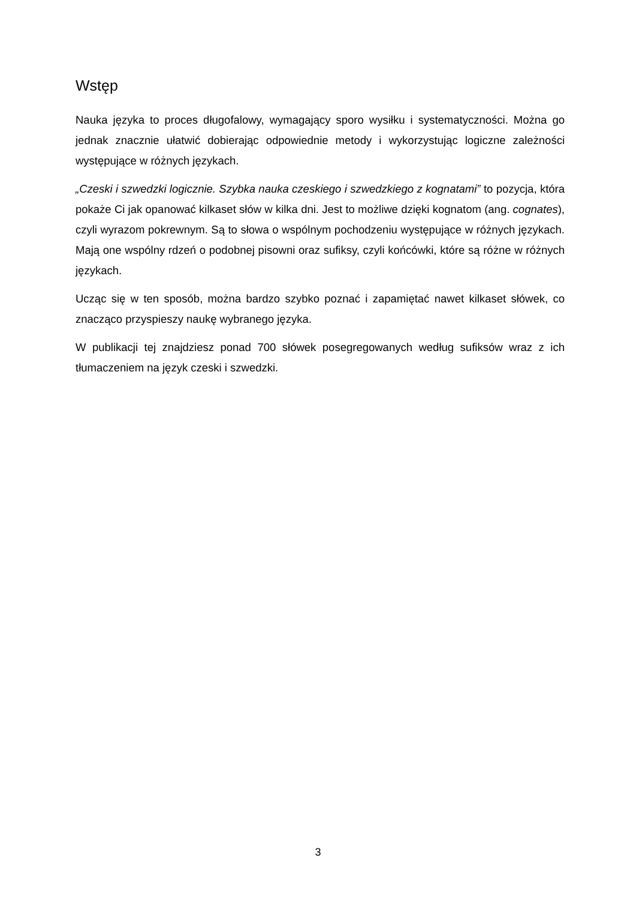Wstęp
Nauka języka to proces długofalowy, wymagający sporo wysiłku i systematyczności. Można go jednak znacznie ułatwić dobierając odpowiednie metody i wykorzystując logiczne zależności występujące w różnych językach.
„Czeski i szwedzki logicznie. Szybka nauka czeskiego i szwedzkiego z kognatami” to pozycja, która pokaże Ci jak opanować kilkaset słów w kilka dni. Jest to możliwe dzięki kognatom (ang. cognates), czyli wyrazom pokrewnym. Są to słowa o wspólnym pochodzeniu występujące w różnych językach. Mają one wspólny rdzeń o podobnej pisowni oraz sufiksy, czyli końcówki, które są różne w różnych językach.
Ucząc się w ten sposób, można bardzo szybko poznać i zapamiętać nawet kilkaset słówek, co znacząco przyspieszy naukę wybranego języka.
W publikacji tej znajdziesz ponad 700 słówek posegregowanych według sufiksów wraz z ich tłumaczeniem na język czeski i szwedzki.
3